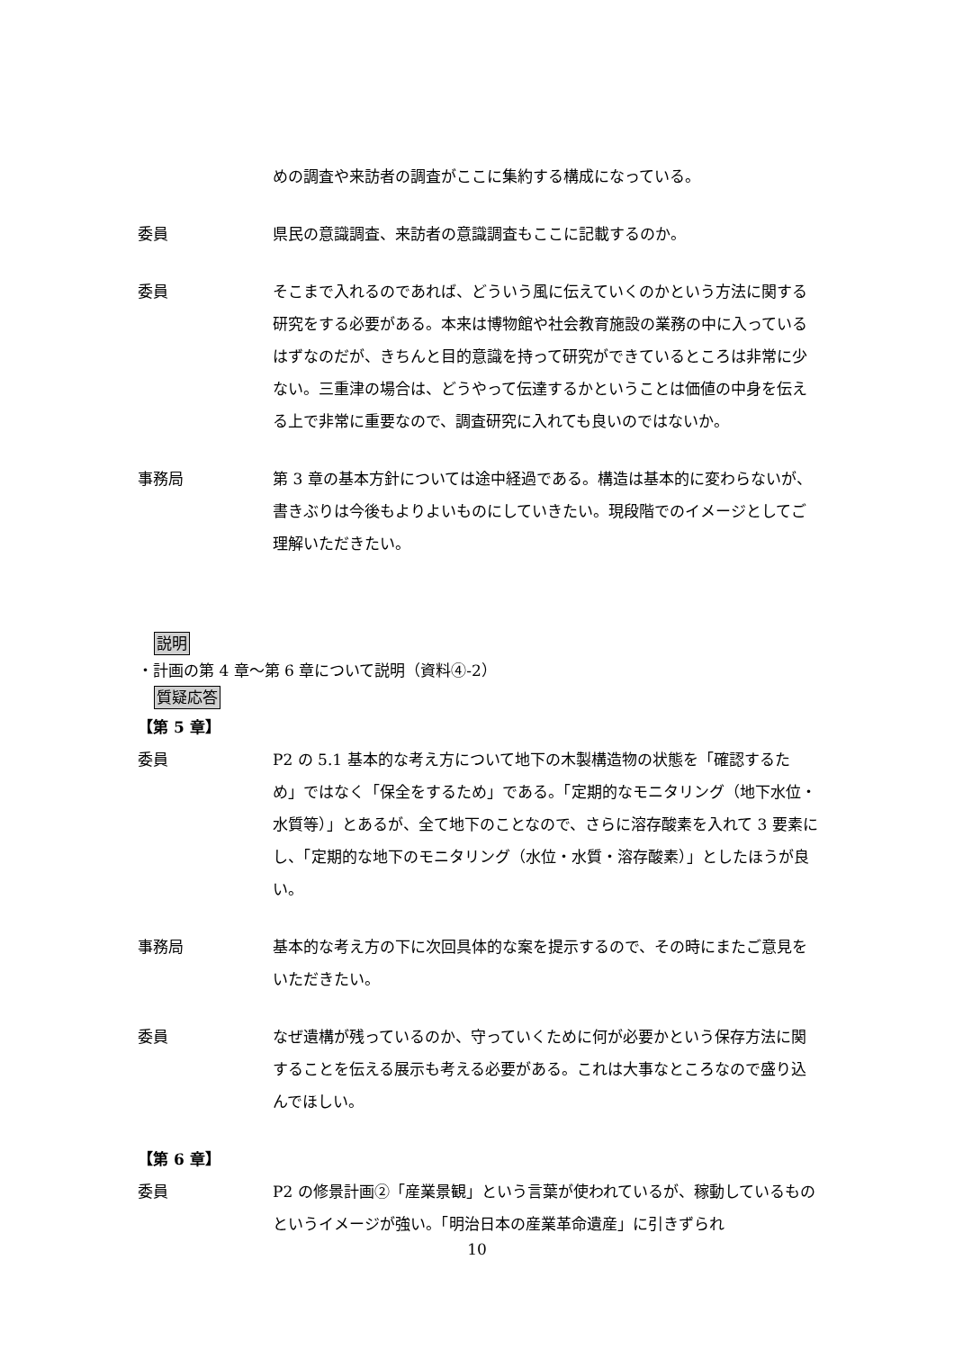めの調査や来訪者の調査がここに集約する構成になっている。
委員 県民の意識調査、来訪者の意識調査もここに記載するのか。
委員 そこまで入れるのであれば、どういう風に伝えていくのかという方法に関する研究をする必要がある。本来は博物館や社会教育施設の業務の中に入っているはずなのだが、きちんと目的意識を持って研究ができているところは非常に少ない。三重津の場合は、どうやって伝達するかということは価値の中身を伝える上で非常に重要なので、調査研究に入れても良いのではないか。
事務局 第 3 章の基本方針については途中経過である。構造は基本的に変わらないが、書きぶりは今後もよりよいものにしていきたい。現段階でのイメージとしてご理解いただきたい。
説明
・計画の第 4 章～第 6 章について説明（資料④-2）
質疑応答
【第 5 章】
委員 P2 の 5.1 基本的な考え方について地下の木製構造物の状態を「確認するため」ではなく「保全をするため」である。「定期的なモニタリング（地下水位・水質等）」とあるが、全て地下のことなので、さらに溶存酸素を入れて 3 要素にし、「定期的な地下のモニタリング（水位・水質・溶存酸素）」としたほうが良い。
事務局 基本的な考え方の下に次回具体的な案を提示するので、その時にまたご意見をいただきたい。
委員 なぜ遺構が残っているのか、守っていくために何が必要かという保存方法に関することを伝える展示も考える必要がある。これは大事なところなので盛り込んでほしい。
【第 6 章】
委員 P2 の修景計画②「産業景観」という言葉が使われているが、稼動しているものというイメージが強い。「明治日本の産業革命遺産」に引きずられ
10